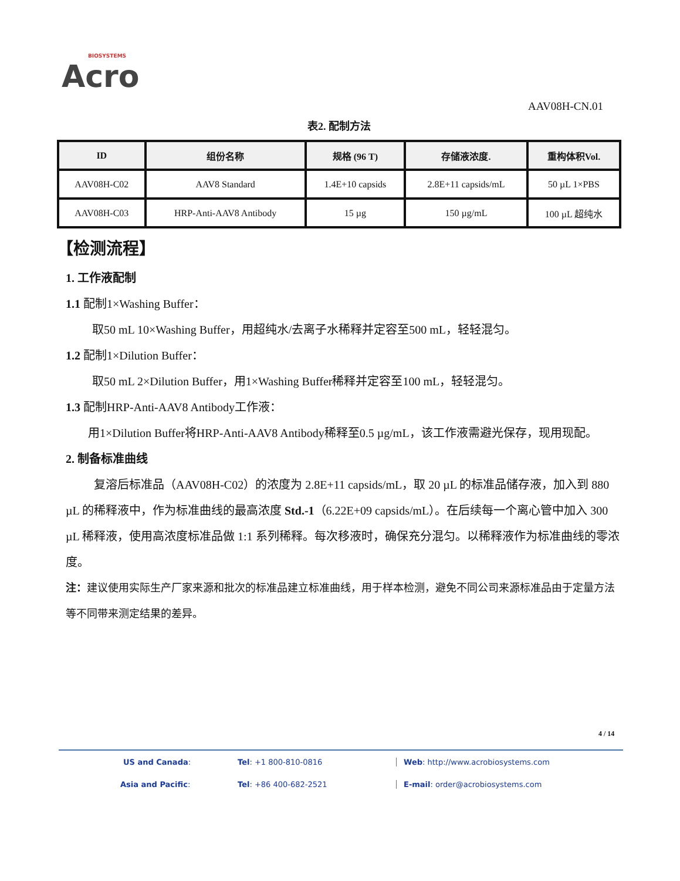BIOSYSTEMS
Acro
AAV08H-CN.01
表2. 配制方法
| ID | 组份名称 | 规格 (96 T) | 存储液浓度. | 重构体积Vol. |
| --- | --- | --- | --- | --- |
| AAV08H-C02 | AAV8 Standard | 1.4E+10 capsids | 2.8E+11 capsids/mL | 50 µL 1×PBS |
| AAV08H-C03 | HRP-Anti-AAV8 Antibody | 15 µg | 150 µg/mL | 100 µL 超纯水 |
【检测流程】
1. 工作液配制
1.1 配制1×Washing Buffer：
取50 mL 10×Washing Buffer，用超纯水/去离子水稀释并定容至500 mL，轻轻混匀。
1.2 配制1×Dilution Buffer：
取50 mL 2×Dilution Buffer，用1×Washing Buffer稀释并定容至100 mL，轻轻混匀。
1.3 配制HRP-Anti-AAV8 Antibody工作液：
用1×Dilution Buffer将HRP-Anti-AAV8 Antibody稀释至0.5 µg/mL，该工作液需避光保存，现用现配。
2. 制备标准曲线
复溶后标准品（AAV08H-C02）的浓度为 2.8E+11 capsids/mL，取 20 µL 的标准品储存液，加入到 880 µL 的稀释液中，作为标准曲线的最高浓度 Std.-1（6.22E+09 capsids/mL）。在后续每一个离心管中加入 300 µL 稀释液，使用高浓度标准品做 1:1 系列稀释。每次移液时，确保充分混匀。以稀释液作为标准曲线的零浓度。
注：建议使用实际生产厂家来源和批次的标准品建立标准曲线，用于样本检测，避免不同公司来源标准品由于定量方法等不同带来测定结果的差异。
4 / 14
US and Canada: Tel: +1 800-810-0816 Web: http://www.acrobiosystems.com
Asia and Pacific: Tel: +86 400-682-2521 E-mail: order@acrobiosystems.com